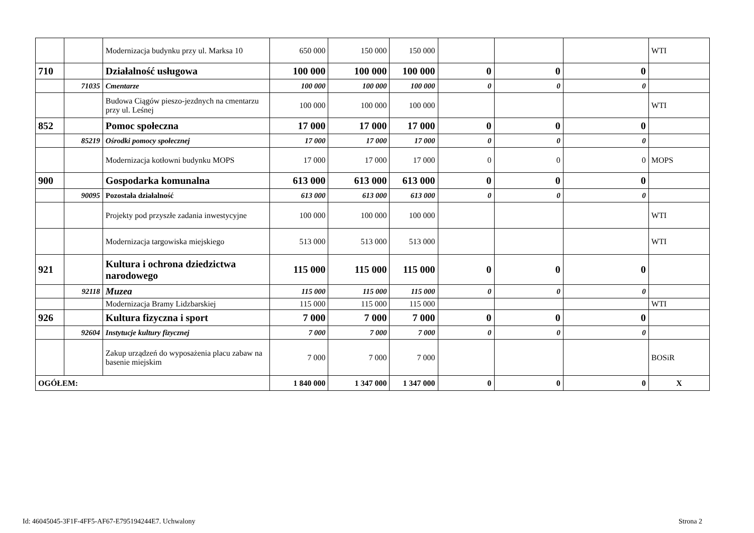| | | Modernizacja budynku przy ul. Marksa 10 | 650 000 | 150 000 | 150 000 | | | | WTI |
| 710 | | Działalność usługowa | 100 000 | 100 000 | 100 000 | 0 | 0 | 0 | |
| | 71035 | Cmentarze | 100 000 | 100 000 | 100 000 | 0 | 0 | 0 | |
| | | Budowa Ciągów pieszo-jezdnych na cmentarzu przy ul. Leśnej | 100 000 | 100 000 | 100 000 | | | | WTI |
| 852 | | Pomoc społeczna | 17 000 | 17 000 | 17 000 | 0 | 0 | 0 | |
| | 85219 | Ośrodki pomocy społecznej | 17 000 | 17 000 | 17 000 | 0 | 0 | 0 | |
| | | Modernizacja kotłowni budynku MOPS | 17 000 | 17 000 | 17 000 | 0 | 0 | 0 | MOPS |
| 900 | | Gospodarka komunalna | 613 000 | 613 000 | 613 000 | 0 | 0 | 0 | |
| | 90095 | Pozostała działalność | 613 000 | 613 000 | 613 000 | 0 | 0 | 0 | |
| | | Projekty pod przyszłe zadania inwestycyjne | 100 000 | 100 000 | 100 000 | | | | WTI |
| | | Modernizacja targowiska miejskiego | 513 000 | 513 000 | 513 000 | | | | WTI |
| 921 | | Kultura i ochrona dziedzictwa narodowego | 115 000 | 115 000 | 115 000 | 0 | 0 | 0 | |
| | 92118 | Muzea | 115 000 | 115 000 | 115 000 | 0 | 0 | 0 | |
| | | Modernizacja Bramy Lidzbarskiej | 115 000 | 115 000 | 115 000 | | | | WTI |
| 926 | | Kultura fizyczna i sport | 7 000 | 7 000 | 7 000 | 0 | 0 | 0 | |
| | 92604 | Instytucje kultury fizycznej | 7 000 | 7 000 | 7 000 | 0 | 0 | 0 | |
| | | Zakup urządzeń do wyposażenia placu zabaw na basenie miejskim | 7 000 | 7 000 | 7 000 | | | | BOSiR |
| OGÓŁEM: | | | 1 840 000 | 1 347 000 | 1 347 000 | 0 | 0 | 0 | X |
Id: 46045045-3F1F-4FF5-AF67-E795194244E7. Uchwalony
Strona 2